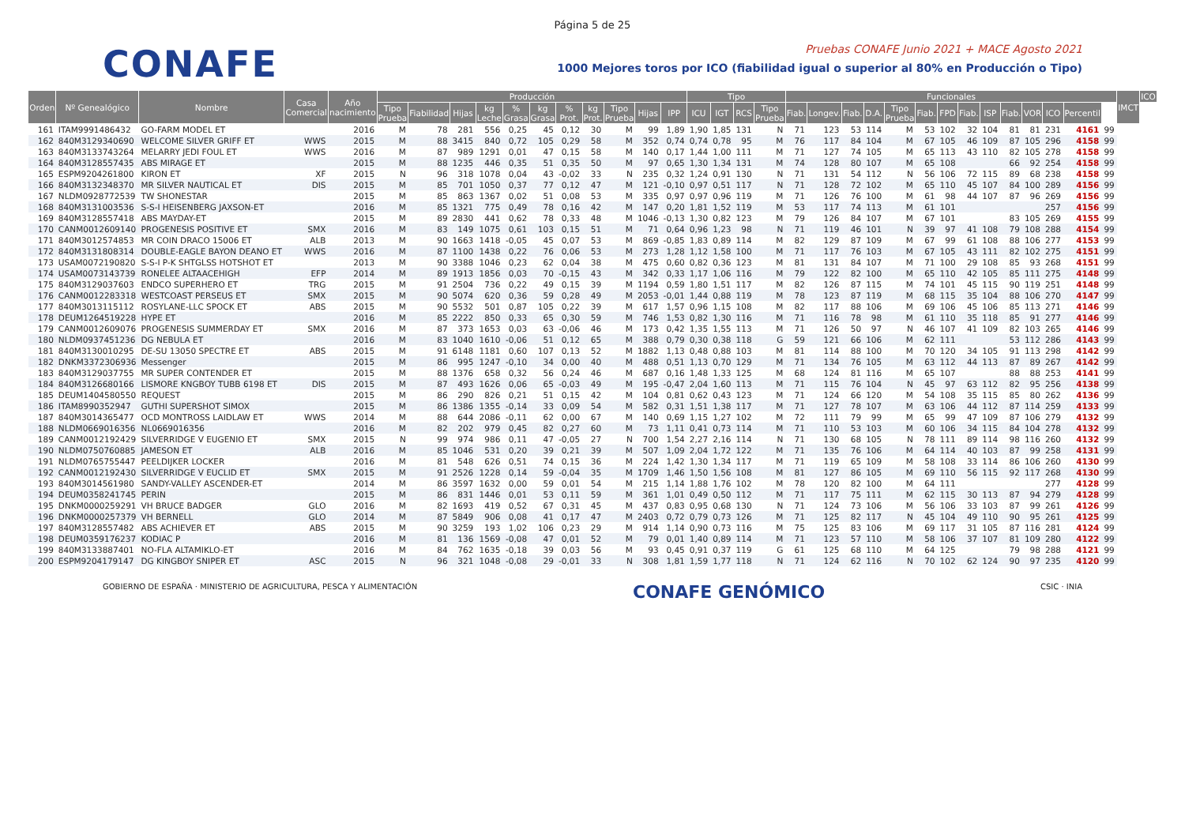Página 5 de 25
CONAFE
Pruebas CONAFE Junio 2021 + MACE Agosto 2021
1000 Mejores toros por ICO (fiabilidad igual o superior al 80% en Producción o Tipo)
| Orden | Nº Genealógico | Nombre | Casa Comercial | Año nacimiento | Producción | | | | | | | | | | | Tipo | | | | Funcionales | | | | | | | | | | | | | | IMCT | ICO |
| --- | --- | --- | --- | --- | --- | --- | --- | --- | --- | --- | --- | --- | --- | --- | --- | --- | --- | --- | --- | --- | --- | --- | --- | --- | --- | --- | --- | --- | --- | --- | --- | --- | --- | --- | --- |
| | | | | | Tipo Prueba | Fiabilidad | Hijas | kg Leche | % Grasa | kg Grasa | % Prot. | kg Prot. | Tipo Prueba | Hijas | IPP | ICU | IGT | RCS | Tipo Prueba | Fiab. | Longev. | Fiab. | D.A. | Tipo Prueba | Fiab. | FPD | Fiab. | ISP | Fiab. | VOR | ICO | Percentil | | | |
| 161 | ITAM9991486432 | GO-FARM MODEL ET | | 2016 | M | 78 | 281 | 556 | 0,25 | 45 | 0,12 | 30 | M | 99 | 1,89 | 1,90 | 1,85 | 131 | N | 71 | 123 | 53 | 114 | M | 53 | 102 | 32 | 104 | 81 | 81 | 231 | 4161 | 99 | | |
| 162 | 840M3129340690 | WELCOME SILVER GRIFF ET | WWS | 2015 | M | 88 | 3415 | 840 | 0,72 | 105 | 0,29 | 58 | M | 352 | 0,74 | 0,74 | 0,78 | 95 | M | 76 | 117 | 84 | 104 | M | 67 | 105 | 46 | 109 | 87 | 105 | 296 | 4158 | 99 | | |
| 163 | 840M3133743264 | MELARRY JEDI FOUL ET | WWS | 2016 | M | 87 | 989 | 1291 | 0,01 | 47 | 0,15 | 58 | M | 140 | 0,17 | 1,44 | 1,00 | 111 | M | 71 | 127 | 74 | 105 | M | 65 | 113 | 43 | 110 | 82 | 105 | 278 | 4158 | 99 | | |
| 164 | 840M3128557435 | ABS MIRAGE ET | | 2015 | M | 88 | 1235 | 446 | 0,35 | 51 | 0,35 | 50 | M | 97 | 0,65 | 1,30 | 1,34 | 131 | M | 74 | 128 | 80 | 107 | M | 65 | 108 | | | 66 | 92 | 254 | 4158 | 99 | | |
| 165 | ESPM9204261800 | KIRON ET | XF | 2015 | N | 96 | 318 | 1078 | 0,04 | 43 | -0,02 | 33 | N | 235 | 0,32 | 1,24 | 0,91 | 130 | N | 71 | 131 | 54 | 112 | N | 56 | 106 | 72 | 115 | 89 | 68 | 238 | 4158 | 99 | | |
| 166 | 840M3132348370 | MR SILVER NAUTICAL ET | DIS | 2015 | M | 85 | 701 | 1050 | 0,37 | 77 | 0,12 | 47 | M | 121 | -0,10 | 0,97 | 0,51 | 117 | N | 71 | 128 | 72 | 102 | M | 65 | 110 | 45 | 107 | 84 | 100 | 289 | 4156 | 99 | | |
| 167 | NLDM0928772539 | TW SHONESTAR | | 2015 | M | 85 | 863 | 1367 | 0,02 | 51 | 0,08 | 53 | M | 335 | 0,97 | 0,97 | 0,96 | 119 | M | 71 | 126 | 76 | 100 | M | 61 | 98 | 44 | 107 | 87 | 96 | 269 | 4156 | 99 | | |
| 168 | 840M3131003536 | S-S-I HEISENBERG JAXSON-ET | | 2016 | M | 85 | 1321 | 775 | 0,49 | 78 | 0,16 | 42 | M | 147 | 0,20 | 1,81 | 1,52 | 119 | M | 53 | 117 | 74 | 113 | M | 61 | 101 | | | | | 257 | 4156 | 99 | | |
| 169 | 840M3128557418 | ABS MAYDAY-ET | | 2015 | M | 89 | 2830 | 441 | 0,62 | 78 | 0,33 | 48 | M | 1046 | -0,13 | 1,30 | 0,82 | 123 | M | 79 | 126 | 84 | 107 | M | 67 | 101 | | | 83 | 105 | 269 | 4155 | 99 | | |
| 170 | CANM0012609140 | PROGENESIS POSITIVE ET | SMX | 2016 | M | 83 | 149 | 1075 | 0,61 | 103 | 0,15 | 51 | M | 71 | 0,64 | 0,96 | 1,23 | 98 | N | 71 | 119 | 46 | 101 | N | 39 | 97 | 41 | 108 | 79 | 108 | 288 | 4154 | 99 | | |
| 171 | 840M3012574853 | MR COIN DRACO 15006 ET | ALB | 2013 | M | 90 | 1663 | 1418 | -0,05 | 45 | 0,07 | 53 | M | 869 | -0,85 | 1,83 | 0,89 | 114 | M | 82 | 129 | 87 | 109 | M | 67 | 99 | 61 | 108 | 88 | 106 | 277 | 4153 | 99 | | |
| 172 | 840M3131808314 | DOUBLE-EAGLE BAYON DEANO ET | WWS | 2016 | M | 87 | 1100 | 1438 | 0,22 | 76 | 0,06 | 53 | M | 273 | 1,28 | 1,12 | 1,58 | 100 | M | 71 | 117 | 76 | 103 | M | 67 | 105 | 43 | 111 | 82 | 102 | 275 | 4151 | 99 | | |
| 173 | USAM0072190820 | S-S-I P-K SHTGLSS HOTSHOT ET | | 2013 | M | 90 | 3388 | 1046 | 0,23 | 62 | 0,04 | 38 | M | 475 | 0,60 | 0,82 | 0,36 | 123 | M | 81 | 131 | 84 | 107 | M | 71 | 100 | 29 | 108 | 85 | 93 | 268 | 4151 | 99 | | |
| 174 | USAM0073143739 | RONELEE ALTAACEHIGH | EFP | 2014 | M | 89 | 1913 | 1856 | 0,03 | 70 | -0,15 | 43 | M | 342 | 0,33 | 1,17 | 1,06 | 116 | M | 79 | 122 | 82 | 100 | M | 65 | 110 | 42 | 105 | 85 | 111 | 275 | 4148 | 99 | | |
| 175 | 840M3129037603 | ENDCO SUPERHERO ET | TRG | 2015 | M | 91 | 2504 | 736 | 0,22 | 49 | 0,15 | 39 | M | 1194 | 0,59 | 1,80 | 1,51 | 117 | M | 82 | 126 | 87 | 115 | M | 74 | 101 | 45 | 115 | 90 | 119 | 251 | 4148 | 99 | | |
| 176 | CANM0012283318 | WESTCOAST PERSEUS ET | SMX | 2015 | M | 90 | 5074 | 620 | 0,36 | 59 | 0,28 | 49 | M | 2053 | -0,01 | 1,44 | 0,88 | 119 | M | 78 | 123 | 87 | 119 | M | 68 | 115 | 35 | 104 | 88 | 106 | 270 | 4147 | 99 | | |
| 177 | 840M3013115112 | ROSYLANE-LLC SPOCK ET | ABS | 2015 | M | 90 | 5532 | 501 | 0,87 | 105 | 0,22 | 39 | M | 617 | 1,57 | 0,96 | 1,15 | 108 | M | 82 | 117 | 88 | 106 | M | 69 | 106 | 45 | 106 | 85 | 113 | 271 | 4146 | 99 | | |
| 178 | DEUM1264519228 | HYPE ET | | 2016 | M | 85 | 2222 | 850 | 0,33 | 65 | 0,30 | 59 | M | 746 | 1,53 | 0,82 | 1,30 | 116 | M | 71 | 116 | 78 | 98 | M | 61 | 110 | 35 | 118 | 85 | 91 | 277 | 4146 | 99 | | |
| 179 | CANM0012609076 | PROGENESIS SUMMERDAY ET | SMX | 2016 | M | 87 | 373 | 1653 | 0,03 | 63 | -0,06 | 46 | M | 173 | 0,42 | 1,35 | 1,55 | 113 | M | 71 | 126 | 50 | 97 | N | 46 | 107 | 41 | 109 | 82 | 103 | 265 | 4146 | 99 | | |
| 180 | NLDM0937451236 | DG NEBULA ET | | 2016 | M | 83 | 1040 | 1610 | -0,06 | 51 | 0,12 | 65 | M | 388 | 0,79 | 0,30 | 0,38 | 118 | G | 59 | 121 | 66 | 106 | M | 62 | 111 | | | 53 | 112 | 286 | 4143 | 99 | | |
| 181 | 840M3130010295 | DE-SU 13050 SPECTRE ET | ABS | 2015 | M | 91 | 6148 | 1181 | 0,60 | 107 | 0,13 | 52 | M | 1882 | 1,13 | 0,48 | 0,88 | 103 | M | 81 | 114 | 88 | 100 | M | 70 | 120 | 34 | 105 | 91 | 113 | 298 | 4142 | 99 | | |
| 182 | DNKM3372306936 | Messenger | | 2015 | M | 86 | 995 | 1247 | -0,10 | 34 | 0,00 | 40 | M | 488 | 0,51 | 1,13 | 0,70 | 129 | M | 71 | 134 | 76 | 105 | M | 63 | 112 | 44 | 113 | 87 | 89 | 267 | 4142 | 99 | | |
| 183 | 840M3129037755 | MR SUPER CONTENDER ET | | 2015 | M | 88 | 1376 | 658 | 0,32 | 56 | 0,24 | 46 | M | 687 | 0,16 | 1,48 | 1,33 | 125 | M | 68 | 124 | 81 | 116 | M | 65 | 107 | | | 88 | 88 | 253 | 4141 | 99 | | |
| 184 | 840M3126680166 | LISMORE KNGBOY TUBB 6198 ET | DIS | 2015 | M | 87 | 493 | 1626 | 0,06 | 65 | -0,03 | 49 | M | 195 | -0,47 | 2,04 | 1,60 | 113 | M | 71 | 115 | 76 | 104 | N | 45 | 97 | 63 | 112 | 82 | 95 | 256 | 4138 | 99 | | |
| 185 | DEUM1404580550 | REQUEST | | 2015 | M | 86 | 290 | 826 | 0,21 | 51 | 0,15 | 42 | M | 104 | 0,81 | 0,62 | 0,43 | 123 | M | 71 | 124 | 66 | 120 | M | 54 | 108 | 35 | 115 | 85 | 80 | 262 | 4136 | 99 | | |
| 186 | ITAM8990352947 | GUTHI SUPERSHOT SIMOX | | 2015 | M | 86 | 1386 | 1355 | -0,14 | 33 | 0,09 | 54 | M | 582 | 0,31 | 1,51 | 1,38 | 117 | M | 71 | 127 | 78 | 107 | M | 63 | 106 | 44 | 112 | 87 | 114 | 259 | 4133 | 99 | | |
| 187 | 840M3014365477 | OCD MONTROSS LAIDLAW ET | WWS | 2014 | M | 88 | 644 | 2086 | -0,11 | 62 | 0,00 | 67 | M | 140 | 0,69 | 1,15 | 1,27 | 102 | M | 72 | 111 | 79 | 99 | M | 65 | 99 | 47 | 109 | 87 | 106 | 279 | 4132 | 99 | | |
| 188 | NLDM0669016356 | NL0669016356 | | 2016 | M | 82 | 202 | 979 | 0,45 | 82 | 0,27 | 60 | M | 73 | 1,11 | 0,41 | 0,73 | 114 | M | 71 | 110 | 53 | 103 | M | 60 | 106 | 34 | 115 | 84 | 104 | 278 | 4132 | 99 | | |
| 189 | CANM0012192429 | SILVERRIDGE V EUGENIO ET | SMX | 2015 | N | 99 | 974 | 986 | 0,11 | 47 | -0,05 | 27 | N | 700 | 1,54 | 2,27 | 2,16 | 114 | N | 71 | 130 | 68 | 105 | N | 78 | 111 | 89 | 114 | 98 | 116 | 260 | 4132 | 99 | | |
| 190 | NLDM0750760885 | JAMESON ET | ALB | 2016 | M | 85 | 1046 | 531 | 0,20 | 39 | 0,21 | 39 | M | 507 | 1,09 | 2,04 | 1,72 | 122 | M | 71 | 135 | 76 | 106 | M | 64 | 114 | 40 | 103 | 87 | 99 | 258 | 4131 | 99 | | |
| 191 | NLDM0765755447 | PEELDIJKER LOCKER | | 2016 | M | 81 | 548 | 626 | 0,51 | 74 | 0,15 | 36 | M | 224 | 1,42 | 1,30 | 1,34 | 117 | M | 71 | 119 | 65 | 109 | M | 58 | 108 | 33 | 114 | 86 | 106 | 260 | 4130 | 99 | | |
| 192 | CANM0012192430 | SILVERRIDGE V EUCLID ET | SMX | 2015 | M | 91 | 2526 | 1228 | 0,14 | 59 | -0,04 | 35 | M | 1709 | 1,46 | 1,50 | 1,56 | 108 | M | 81 | 127 | 86 | 105 | M | 69 | 110 | 56 | 115 | 92 | 117 | 268 | 4130 | 99 | | |
| 193 | 840M3014561980 | SANDY-VALLEY ASCENDER-ET | | 2014 | M | 86 | 3597 | 1632 | 0,00 | 59 | 0,01 | 54 | M | 215 | 1,14 | 1,88 | 1,76 | 102 | M | 78 | 120 | 82 | 100 | M | 64 | 111 | | | | | 277 | 4128 | 99 | | |
| 194 | DEUM0358241745 | PERIN | | 2015 | M | 86 | 831 | 1446 | 0,01 | 53 | 0,11 | 59 | M | 361 | 1,01 | 0,49 | 0,50 | 112 | M | 71 | 117 | 75 | 111 | M | 62 | 115 | 30 | 113 | 87 | 94 | 279 | 4128 | 99 | | |
| 195 | DNKM0000259291 | VH BRUCE BADGER | GLO | 2016 | M | 82 | 1693 | 419 | 0,52 | 67 | 0,31 | 45 | M | 437 | 0,83 | 0,95 | 0,68 | 130 | N | 71 | 124 | 73 | 106 | M | 56 | 106 | 33 | 103 | 87 | 99 | 261 | 4126 | 99 | | |
| 196 | DNKM0000257379 | VH BERNELL | GLO | 2014 | M | 87 | 5849 | 906 | 0,08 | 41 | 0,17 | 47 | M | 2403 | 0,72 | 0,79 | 0,73 | 126 | M | 71 | 125 | 82 | 117 | N | 45 | 104 | 49 | 110 | 90 | 95 | 261 | 4125 | 99 | | |
| 197 | 840M3128557482 | ABS ACHIEVER ET | ABS | 2015 | M | 90 | 3259 | 193 | 1,02 | 106 | 0,23 | 29 | M | 914 | 1,14 | 0,90 | 0,73 | 116 | M | 75 | 125 | 83 | 106 | M | 69 | 117 | 31 | 105 | 87 | 116 | 281 | 4124 | 99 | | |
| 198 | DEUM0359176237 | KODIAC P | | 2016 | M | 81 | 136 | 1569 | -0,08 | 47 | 0,01 | 52 | M | 79 | 0,01 | 1,40 | 0,89 | 114 | M | 71 | 123 | 57 | 110 | M | 58 | 106 | 37 | 107 | 81 | 109 | 280 | 4122 | 99 | | |
| 199 | 840M3133887401 | NO-FLA ALTAMIKLO-ET | | 2016 | M | 84 | 762 | 1635 | -0,18 | 39 | 0,03 | 56 | M | 93 | 0,45 | 0,91 | 0,37 | 119 | G | 61 | 125 | 68 | 110 | M | 64 | 125 | | | 79 | 98 | 288 | 4121 | 99 | | |
| 200 | ESPM9204179147 | DG KINGBOY SNIPER ET | ASC | 2015 | N | 96 | 321 | 1048 | -0,08 | 29 | -0,01 | 33 | N | 308 | 1,81 | 1,59 | 1,77 | 118 | N | 71 | 124 | 62 | 116 | N | 70 | 102 | 62 | 124 | 90 | 97 | 235 | 4120 | 99 | | |
GOBIERNO DE ESPAÑA · MINISTERIO DE AGRICULTURA, PESCA Y ALIMENTACIÓN
CONAFE GENÓMICO
CSIC · INIA